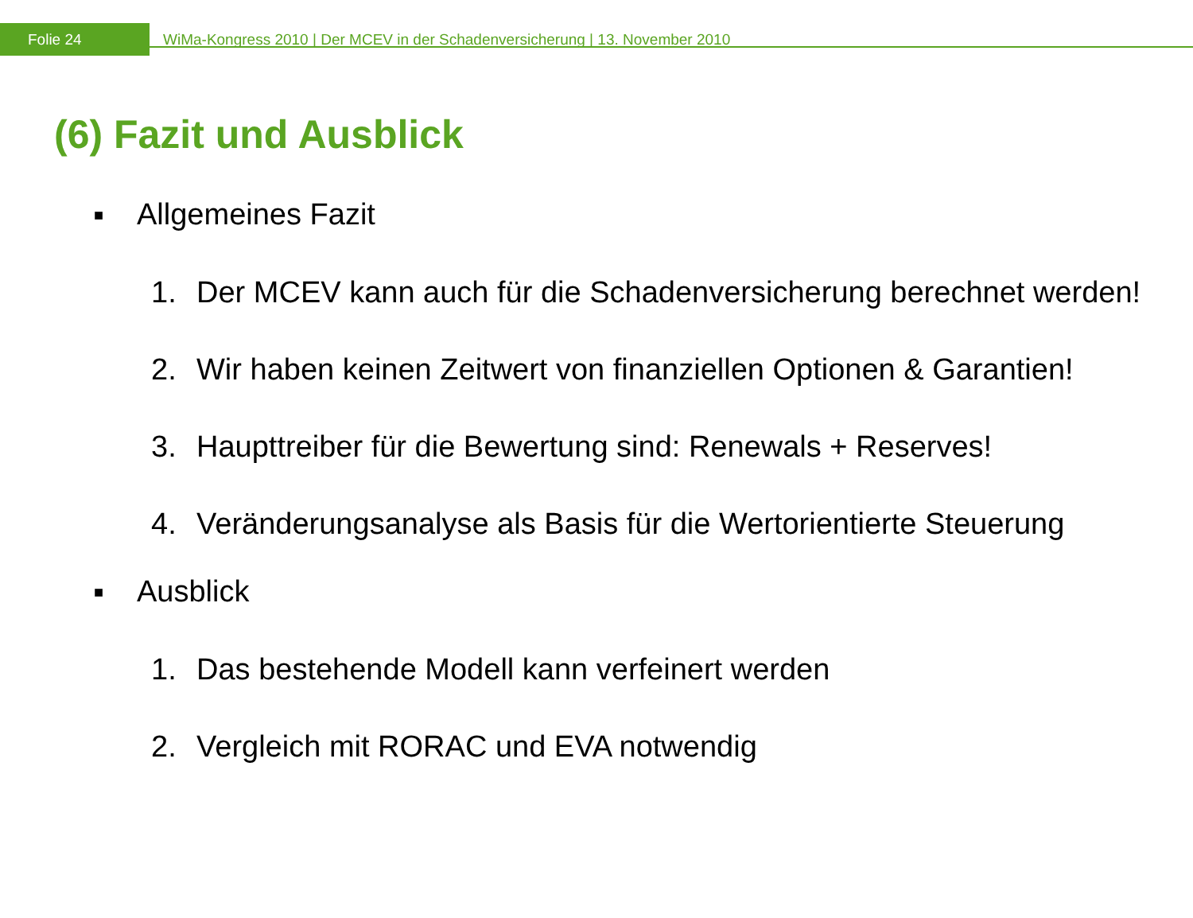Folie 24
WiMa-Kongress 2010 | Der MCEV in der Schadenversicherung | 13. November 2010
(6) Fazit und Ausblick
■ Allgemeines Fazit
1. Der MCEV kann auch für die Schadenversicherung berechnet werden!
2. Wir haben keinen Zeitwert von finanziellen Optionen & Garantien!
3. Haupttreiber für die Bewertung sind: Renewals + Reserves!
4. Veränderungsanalyse als Basis für die Wertorientierte Steuerung
■ Ausblick
1. Das bestehende Modell kann verfeinert werden
2. Vergleich mit RORAC und EVA notwendig